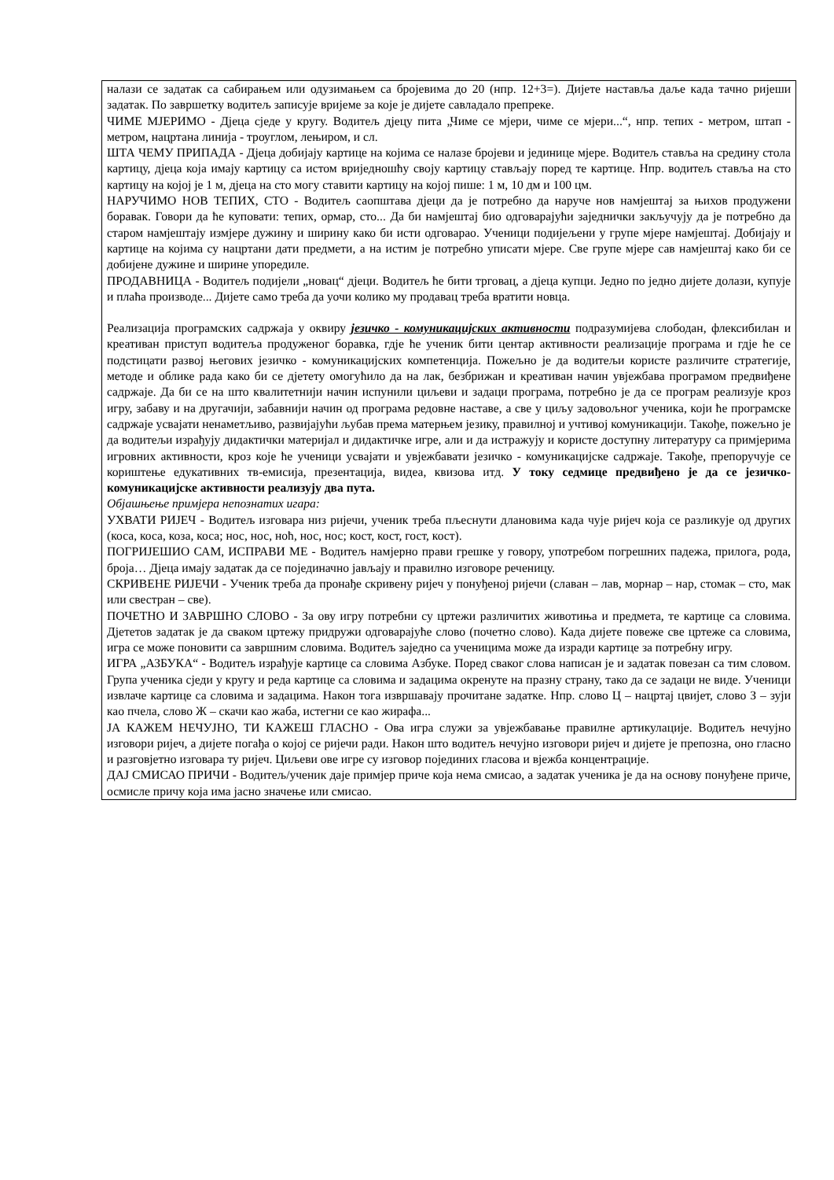налази се задатак са сабирањем или одузимањем са бројевима до 20 (нпр. 12+3=). Дијете наставља даље када тачно ријеши задатак. По завршетку водитељ записује вријеме за које је дијете савладало препреке.
ЧИМЕ МЈЕРИМО - Дјеца сједе у кругу. Водитељ дјецу пита „Чиме се мјери, чиме се мјери...“, нпр. тепих - метром, штап - метром, нацртана линија - троуглом, лењиром, и сл.
ШТА ЧЕМУ ПРИПАДА - Дјеца добијају картице на којима се налазе бројеви и јединице мјере. Водитељ ставља на средину стола картицу, дјеца која имају картицу са истом вриједношћу своју картицу стављају поред те картице. Нпр. водитељ ставља на сто картицу на којој је 1 м, дјеца на сто могу ставити картицу на којој пише: 1 м, 10 дм и 100 цм.
НАРУЧИМО НОВ ТЕПИХ, СТО - Водитељ саопштава дјеци да је потребно да наруче нов намјештај за њихов продужени боравак. Говори да ће куповати: тепих, ормар, сто... Да би намјештај био одговарајући заједнички закључују да је потребно да старом намјештају измјере дужину и ширину како би исти одговарао. Ученици подијељени у групе мјере намјештај. Добијају и картице на којима су нацртани дати предмети, а на истим је потребно уписати мјере. Све групе мјере сав намјештај како би се добијене дужине и ширине упоредиле.
ПРОДАВНИЦА - Водитељ подијели „новац“ дјеци. Водитељ ће бити трговац, а дјеца купци. Једно по једно дијете долази, купује и плаћа производе... Дијете само треба да уочи колико му продавац треба вратити новца.
Реализација програмских садржаја у оквиру језичко - комуникацијских активности подразумијева слободан, флексибилан и креативан приступ водитеља продуженог боравка, гдје ће ученик бити центар активности реализације програма и гдје ће се подстицати развој његових језичко - комуникацијских компетенција. Пожељно је да водитељи користе различите стратегије, методе и облике рада како би се дјетету омогућило да на лак, безбрижан и креативан начин увјежбава програмом предвиђене садржаје. Да би се на што квалитетнији начин испунили циљеви и задаци програма, потребно је да се програм реализује кроз игру, забаву и на другачији, забавнији начин од програма редовне наставе, а све у циљу задовољног ученика, који ће програмске садржаје усвајати ненаметљиво, развијајући љубав према матерњем језику, правилној и учтивој комуникацији. Такође, пожељно је да водитељи израђују дидактички материјал и дидактичке игре, али и да истражују и користе доступну литературу са примјерима игровних активности, кроз које ће ученици усвајати и увјежбавати језичко - комуникацијске садржаје. Такође, препоручује се кориштење едукативних тв-емисија, презентација, видеа, квизова итд. У току седмице предвиђено је да се језичко-комуникацијске активности реализују два пута.
Објашњење примјера непознатих игара:
УХВАТИ РИЈЕЧ - Водитељ изговара низ ријечи, ученик треба пљеснути длановима када чује ријеч која се разликује од других (коса, коса, коза, коса; нос, нос, ноћ, нос, нос; кост, кост, гост, кост).
ПОГРИЈЕШИО САМ, ИСПРАВИ МЕ - Водитељ намјерно прави грешке у говору, употребом погрешних падежа, прилога, рода, броја… Дјеца имају задатак да се појединачно јављају и правилно изговоре реченицу.
СКРИВЕНЕ РИЈЕЧИ - Ученик треба да пронађе скривену ријеч у понуђеној ријечи (славан – лав, морнар – нар, стомак – сто, мак или свестран – све).
ПОЧЕТНО И ЗАВРШНО СЛОВО - За ову игру потребни су цртежи различитих животиња и предмета, те картице са словима. Дјететов задатак је да сваком цртежу придружи одговарајуће слово (почетно слово). Када дијете повеже све цртеже са словима, игра се може поновити са завршним словима. Водитељ заједно са ученицима може да изради картице за потребну игру.
ИГРА „АЗБУКА“ - Водитељ израђује картице са словима Азбуке. Поред сваког слова написан је и задатак повезан са тим словом. Група ученика сједи у кругу и реда картице са словима и задацима окренуте на празну страну, тако да се задаци не виде. Ученици извлаче картице са словима и задацима. Након тога извршавају прочитане задатке. Нпр. слово Ц – нацртај цвијет, слово З – зуји као пчела, слово Ж – скачи као жаба, истегни се као жирафа...
ЈА КАЖЕМ НЕЧУЈНО, ТИ КАЖЕШ ГЛАСНО - Ова игра служи за увјежбавање правилне артикулације. Водитељ нечујно изговори ријеч, а дијете погађа о којој се ријечи ради. Након што водитељ нечујно изговори ријеч и дијете је препозна, оно гласно и разговјетно изговара ту ријеч. Циљеви ове игре су изговор појединих гласова и вјежба концентрације.
ДАЈ СМИСАО ПРИЧИ - Водитељ/ученик даје примјер приче која нема смисао, а задатак ученика је да на основу понуђене приче, осмисле причу која има јасно значење или смисао.